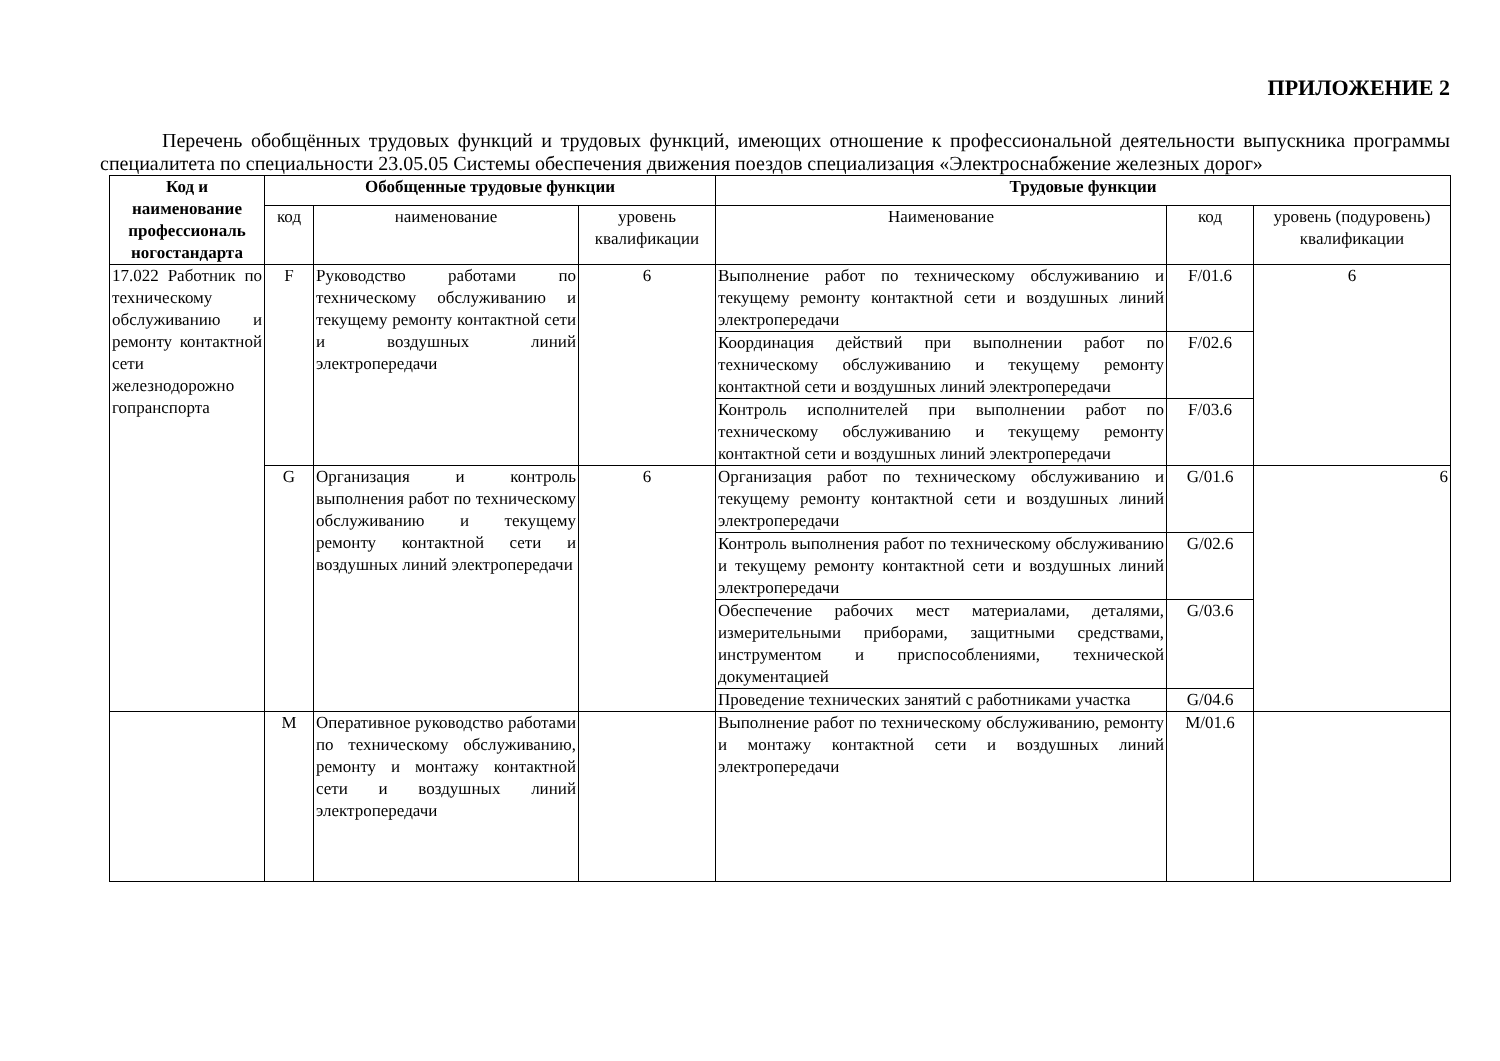ПРИЛОЖЕНИЕ 2
Перечень обобщённых трудовых функций и трудовых функций, имеющих отношение к профессиональной деятельности выпускника программы специалитета по специальности 23.05.05 Системы обеспечения движения поездов специализация «Электроснабжение железных дорог»
| Код и наименование профессиональ ногостандарта | Обобщенные трудовые функции | | | Трудовые функции | | |
| --- | --- | --- | --- | --- | --- | --- |
| | код | наименование | уровень квалификации | Наименование | код | уровень (подуровень) квалификации |
| 17.022 Работник по техническому обслуживанию и ремонту контактной сети железнодорожно гопранспорта | F | Руководство работами по техническому обслуживанию и текущему ремонту контактной сети и воздушных линий электропередачи | 6 | Выполнение работ по техническому обслуживанию и текущему ремонту контактной сети и воздушных линий электропередачи | F/01.6 | 6 |
| | | | | Координация действий при выполнении работ по техническому обслуживанию и текущему ремонту контактной сети и воздушных линий электропередачи | F/02.6 | |
| | | | | Контроль исполнителей при выполнении работ по техническому обслуживанию и текущему ремонту контактной сети и воздушных линий электропередачи | F/03.6 | |
| | G | Организация и контроль выполнения работ по техническому обслуживанию и текущему ремонту контактной сети и воздушных линий электропередачи | 6 | Организация работ по техническому обслуживанию и текущему ремонту контактной сети и воздушных линий электропередачи | G/01.6 | 6 |
| | | | | Контроль выполнения работ по техническому обслуживанию и текущему ремонту контактной сети и воздушных линий электропередачи | G/02.6 | |
| | | | | Обеспечение рабочих мест материалами, деталями, измерительными приборами, защитными средствами, инструментом и приспособлениями, технической документацией | G/03.6 | |
| | | | | Проведение технических занятий с работниками участка | G/04.6 | |
| | M | Оперативное руководство работами по техническому обслуживанию, ремонту и монтажу контактной сети и воздушных линий электропередачи | | Выполнение работ по техническому обслуживанию, ремонту и монтажу контактной сети и воздушных линий электропередачи | M/01.6 | |